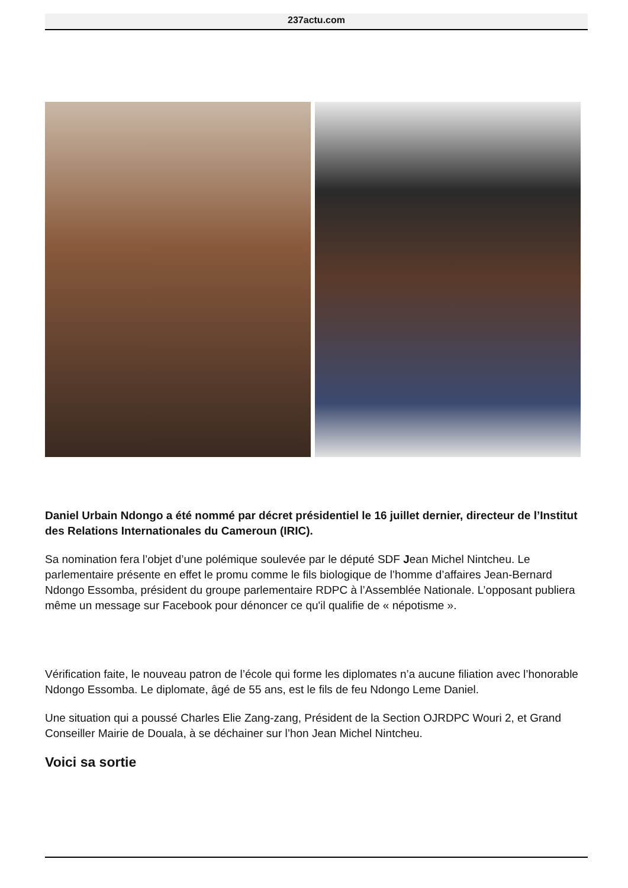237actu.com
Daniel Urbain Ndongo a été nommé par décret présidentiel le 16 juillet dernier, directeur de l’Institut des Relations Internationales du Cameroun (IRIC).
Sa nomination fera l’objet d’une polémique soulevée par le député SDF Jean Michel Nintcheu. Le parlementaire présente en effet le promu comme le fils biologique de l’homme d’affaires Jean-Bernard Ndongo Essomba, président du groupe parlementaire RDPC à l’Assemblée Nationale. L’opposant publiera même un message sur Facebook pour dénoncer ce qu'il qualifie de « népotisme ».
Vérification faite, le nouveau patron de l’école qui forme les diplomates n’a aucune filiation avec l’honorable Ndongo Essomba. Le diplomate, âgé de 55 ans, est le fils de feu Ndongo Leme Daniel.
Une situation qui a poussé Charles Elie Zang-zang, Président de la Section OJRDPC Wouri 2, et Grand Conseiller Mairie de Douala, à se déchainer sur l’hon Jean Michel Nintcheu.
Voici sa sortie